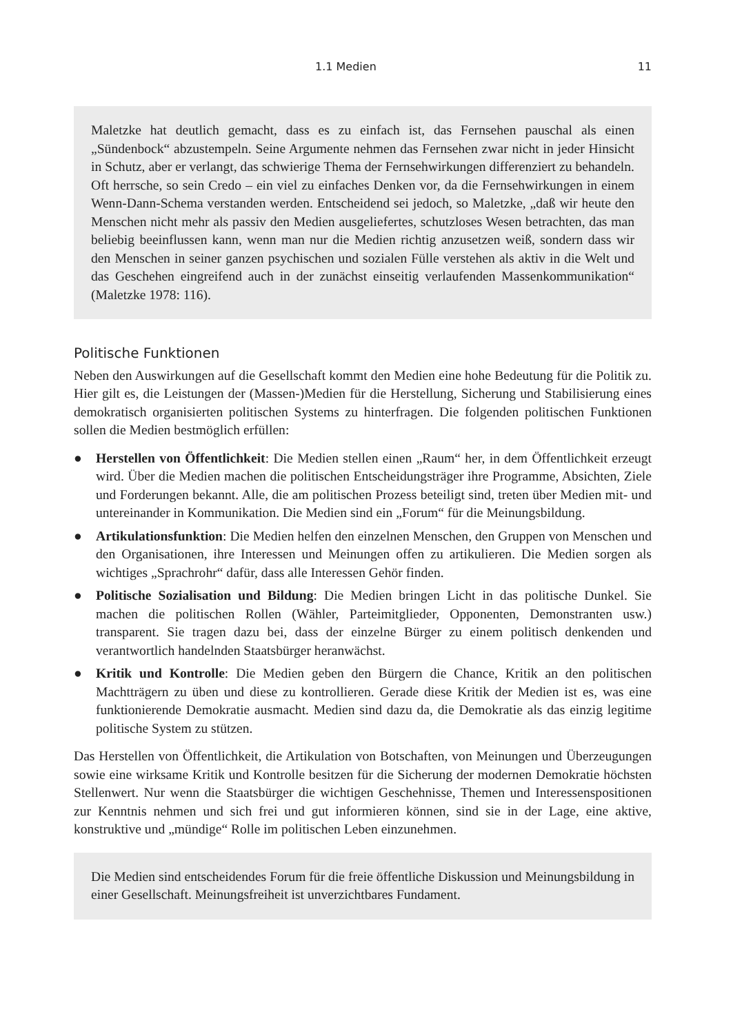1.1 Medien 11
Maletzke hat deutlich gemacht, dass es zu einfach ist, das Fernsehen pauschal als einen „Sündenbock“ abzustempeln. Seine Argumente nehmen das Fernsehen zwar nicht in jeder Hinsicht in Schutz, aber er verlangt, das schwierige Thema der Fernsehwirkungen differenziert zu behandeln. Oft herrsche, so sein Credo – ein viel zu einfaches Denken vor, da die Fernsehwirkungen in einem Wenn-Dann-Schema verstanden werden. Entscheidend sei jedoch, so Maletzke, „daß wir heute den Menschen nicht mehr als passiv den Medien ausgeliefertes, schutzloses Wesen betrachten, das man beliebig beeinflussen kann, wenn man nur die Medien richtig anzusetzen weiß, sondern dass wir den Menschen in seiner ganzen psychischen und sozialen Fülle verstehen als aktiv in die Welt und das Geschehen eingreifend auch in der zunächst einseitig verlaufenden Massenkommunikation“ (Maletzke 1978: 116).
Politische Funktionen
Neben den Auswirkungen auf die Gesellschaft kommt den Medien eine hohe Bedeutung für die Politik zu. Hier gilt es, die Leistungen der (Massen-)Medien für die Herstellung, Sicherung und Stabilisierung eines demokratisch organisierten politischen Systems zu hinterfragen. Die folgenden politischen Funktionen sollen die Medien bestmöglich erfüllen:
● Herstellen von Öffentlichkeit: Die Medien stellen einen „Raum“ her, in dem Öffentlichkeit erzeugt wird. Über die Medien machen die politischen Entscheidungsträger ihre Programme, Absichten, Ziele und Forderungen bekannt. Alle, die am politischen Prozess beteiligt sind, treten über Medien mit- und untereinander in Kommunikation. Die Medien sind ein „Forum“ für die Meinungsbildung.
● Artikulationsfunktion: Die Medien helfen den einzelnen Menschen, den Gruppen von Menschen und den Organisationen, ihre Interessen und Meinungen offen zu artikulieren. Die Medien sorgen als wichtiges „Sprachrohr“ dafür, dass alle Interessen Gehör finden.
● Politische Sozialisation und Bildung: Die Medien bringen Licht in das politische Dunkel. Sie machen die politischen Rollen (Wähler, Parteimitglieder, Opponenten, Demonstranten usw.) transparent. Sie tragen dazu bei, dass der einzelne Bürger zu einem politisch denkenden und verantwortlich handelnden Staatsbürger heranwächst.
● Kritik und Kontrolle: Die Medien geben den Bürgern die Chance, Kritik an den politischen Machtträgern zu üben und diese zu kontrollieren. Gerade diese Kritik der Medien ist es, was eine funktionierende Demokratie ausmacht. Medien sind dazu da, die Demokratie als das einzig legitime politische System zu stützen.
Das Herstellen von Öffentlichkeit, die Artikulation von Botschaften, von Meinungen und Überzeugungen sowie eine wirksame Kritik und Kontrolle besitzen für die Sicherung der modernen Demokratie höchsten Stellenwert. Nur wenn die Staatsbürger die wichtigen Geschehnisse, Themen und Interessenspositionen zur Kenntnis nehmen und sich frei und gut informieren können, sind sie in der Lage, eine aktive, konstruktive und „mündige“ Rolle im politischen Leben einzunehmen.
Die Medien sind entscheidendes Forum für die freie öffentliche Diskussion und Meinungsbildung in einer Gesellschaft. Meinungsfreiheit ist unverzichtbares Fundament.